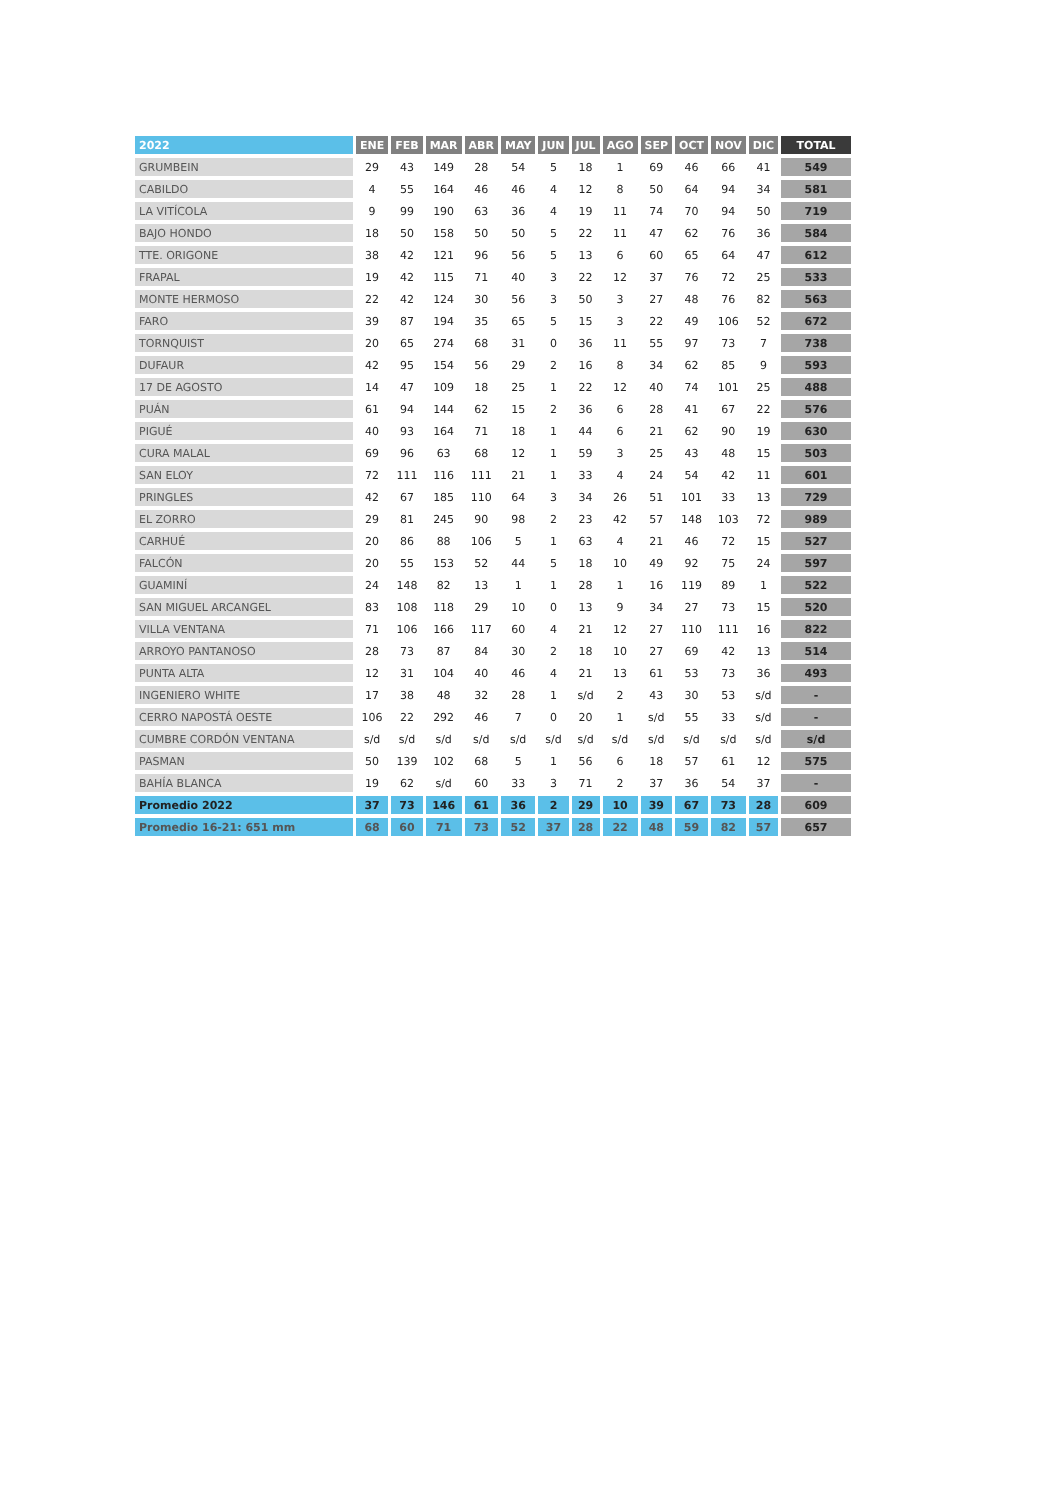| 2022 | ENE | FEB | MAR | ABR | MAY | JUN | JUL | AGO | SEP | OCT | NOV | DIC | TOTAL |
| --- | --- | --- | --- | --- | --- | --- | --- | --- | --- | --- | --- | --- | --- |
| GRUMBEIN | 29 | 43 | 149 | 28 | 54 | 5 | 18 | 1 | 69 | 46 | 66 | 41 | 549 |
| CABILDO | 4 | 55 | 164 | 46 | 46 | 4 | 12 | 8 | 50 | 64 | 94 | 34 | 581 |
| LA VITÍCOLA | 9 | 99 | 190 | 63 | 36 | 4 | 19 | 11 | 74 | 70 | 94 | 50 | 719 |
| BAJO HONDO | 18 | 50 | 158 | 50 | 50 | 5 | 22 | 11 | 47 | 62 | 76 | 36 | 584 |
| TTE. ORIGONE | 38 | 42 | 121 | 96 | 56 | 5 | 13 | 6 | 60 | 65 | 64 | 47 | 612 |
| FRAPAL | 19 | 42 | 115 | 71 | 40 | 3 | 22 | 12 | 37 | 76 | 72 | 25 | 533 |
| MONTE HERMOSO | 22 | 42 | 124 | 30 | 56 | 3 | 50 | 3 | 27 | 48 | 76 | 82 | 563 |
| FARO | 39 | 87 | 194 | 35 | 65 | 5 | 15 | 3 | 22 | 49 | 106 | 52 | 672 |
| TORNQUIST | 20 | 65 | 274 | 68 | 31 | 0 | 36 | 11 | 55 | 97 | 73 | 7 | 738 |
| DUFAUR | 42 | 95 | 154 | 56 | 29 | 2 | 16 | 8 | 34 | 62 | 85 | 9 | 593 |
| 17 DE AGOSTO | 14 | 47 | 109 | 18 | 25 | 1 | 22 | 12 | 40 | 74 | 101 | 25 | 488 |
| PUÁN | 61 | 94 | 144 | 62 | 15 | 2 | 36 | 6 | 28 | 41 | 67 | 22 | 576 |
| PIGUÉ | 40 | 93 | 164 | 71 | 18 | 1 | 44 | 6 | 21 | 62 | 90 | 19 | 630 |
| CURA MALAL | 69 | 96 | 63 | 68 | 12 | 1 | 59 | 3 | 25 | 43 | 48 | 15 | 503 |
| SAN ELOY | 72 | 111 | 116 | 111 | 21 | 1 | 33 | 4 | 24 | 54 | 42 | 11 | 601 |
| PRINGLES | 42 | 67 | 185 | 110 | 64 | 3 | 34 | 26 | 51 | 101 | 33 | 13 | 729 |
| EL ZORRO | 29 | 81 | 245 | 90 | 98 | 2 | 23 | 42 | 57 | 148 | 103 | 72 | 989 |
| CARHUÉ | 20 | 86 | 88 | 106 | 5 | 1 | 63 | 4 | 21 | 46 | 72 | 15 | 527 |
| FALCÓN | 20 | 55 | 153 | 52 | 44 | 5 | 18 | 10 | 49 | 92 | 75 | 24 | 597 |
| GUAMINÍ | 24 | 148 | 82 | 13 | 1 | 1 | 28 | 1 | 16 | 119 | 89 | 1 | 522 |
| SAN MIGUEL ARCANGEL | 83 | 108 | 118 | 29 | 10 | 0 | 13 | 9 | 34 | 27 | 73 | 15 | 520 |
| VILLA VENTANA | 71 | 106 | 166 | 117 | 60 | 4 | 21 | 12 | 27 | 110 | 111 | 16 | 822 |
| ARROYO PANTANOSO | 28 | 73 | 87 | 84 | 30 | 2 | 18 | 10 | 27 | 69 | 42 | 13 | 514 |
| PUNTA ALTA | 12 | 31 | 104 | 40 | 46 | 4 | 21 | 13 | 61 | 53 | 73 | 36 | 493 |
| INGENIERO WHITE | 17 | 38 | 48 | 32 | 28 | 1 | s/d | 2 | 43 | 30 | 53 | s/d | - |
| CERRO NAPOSTÁ OESTE | 106 | 22 | 292 | 46 | 7 | 0 | 20 | 1 | s/d | 55 | 33 | s/d | - |
| CUMBRE CORDÓN VENTANA | s/d | s/d | s/d | s/d | s/d | s/d | s/d | s/d | s/d | s/d | s/d | s/d | s/d |
| PASMAN | 50 | 139 | 102 | 68 | 5 | 1 | 56 | 6 | 18 | 57 | 61 | 12 | 575 |
| BAHÍA BLANCA | 19 | 62 | s/d | 60 | 33 | 3 | 71 | 2 | 37 | 36 | 54 | 37 | - |
| Promedio 2022 | 37 | 73 | 146 | 61 | 36 | 2 | 29 | 10 | 39 | 67 | 73 | 28 | 609 |
| Promedio 16-21: 651 mm | 68 | 60 | 71 | 73 | 52 | 37 | 28 | 22 | 48 | 59 | 82 | 57 | 657 |